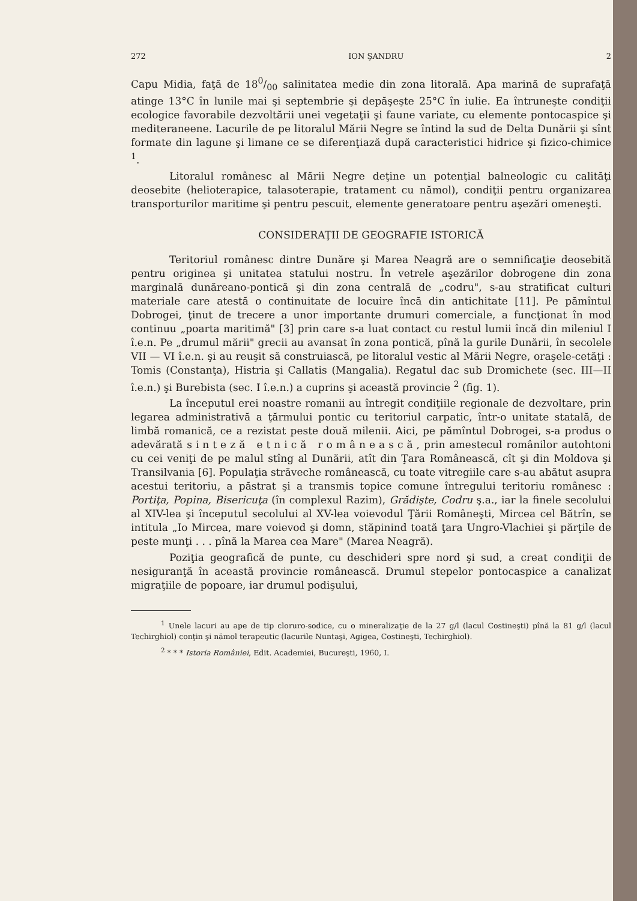272 ION ŞANDRU 2
Capu Midia, faţă de 180/00 salinitatea medie din zona litorală. Apa marină de suprafaţă atinge 13°C în lunile mai şi septembrie şi depăşeşte 25°C în iulie. Ea întruneşte condiţii ecologice favorabile dezvoltării unei vegetaţii şi faune variate, cu elemente pontocaspice şi mediteraneene. Lacurile de pe litoralul Mării Negre se întind la sud de Delta Dunării şi sînt formate din lagune şi limane ce se diferenţiază după caracteristici hidrice şi fizico-chimice <sup>1</sup>.
Litoralul românesc al Mării Negre deţine un potenţial balneologic cu calităţi deosebite (helioterapice, talasoterapie, tratament cu nămol), condiţii pentru organizarea transporturilor maritime şi pentru pescuit, elemente generatoare pentru aşezări omeneşti.
CONSIDERAŢII DE GEOGRAFIE ISTORICĂ
Teritoriul românesc dintre Dunăre şi Marea Neagră are o semnificaţie deosebită pentru originea şi unitatea statului nostru. În vetrele aşezărilor dobrogene din zona marginală dunăreano-pontică şi din zona centrală de „codru", s-au stratificat culturi materiale care atestă o continuitate de locuire încă din antichitate [11]. Pe pămîntul Dobrogei, ţinut de trecere a unor importante drumuri comerciale, a funcţionat în mod continuu „poarta maritimă" [3] prin care s-a luat contact cu restul lumii încă din mileniul I î.e.n. Pe „drumul mării" grecii au avansat în zona pontică, pînă la gurile Dunării, în secolele VII — VI î.e.n. şi au reuşit să construiască, pe litoralul vestic al Mării Negre, oraşele-cetăţi : Tomis (Constanţa), Histria şi Callatis (Mangalia). Regatul dac sub Dromichete (sec. III—II î.e.n.) şi Burebista (sec. I î.e.n.) a cuprins şi această provincie <sup>2</sup> (fig. 1).
La începutul erei noastre romanii au întregit condiţiile regionale de dezvoltare, prin legarea administrativă a ţărmului pontic cu teritoriul carpatic, într-o unitate statală, de limbă romanică, ce a rezistat peste două milenii. Aici, pe pămîntul Dobrogei, s-a produs o adevărată sinteză etnică românească, prin amestecul românilor autohtoni cu cei veniţi de pe malul stîng al Dunării, atît din Ţara Românească, cît şi din Moldova şi Transilvania [6]. Populaţia străveche românească, cu toate vitregiile care s-au abătut asupra acestui teritoriu, a păstrat şi a transmis topice comune întregului teritoriu românesc : Portiţa, Popina, Bisericuţa (în complexul Razim), Grădişte, Codru ş.a., iar la finele secolului al XIV-lea şi începutul secolului al XV-lea voievodul Ţării Româneşti, Mircea cel Bătrîn, se intitula „Io Mircea, mare voievod şi domn, stăpinind toată ţara Ungro-Vlachiei şi părţile de peste munţi . . . pînă la Marea cea Mare" (Marea Neagră).
Poziţia geografică de punte, cu deschideri spre nord şi sud, a creat condiţii de nesiguranţă în această provincie românească. Drumul stepelor pontocaspice a canalizat migraţiile de popoare, iar drumul podişului,
<sup>1</sup> Unele lacuri au ape de tip cloruro-sodice, cu o mineralizaţie de la 27 g/l (lacul Costineşti) pînă la 81 g/l (lacul Techirghiol) conţin şi nămol terapeutic (lacurile Nuntaşi, Agigea, Costineşti, Techirghiol).
<sup>2</sup> * * * Istoria României, Edit. Academiei, Bucureşti, 1960, I.